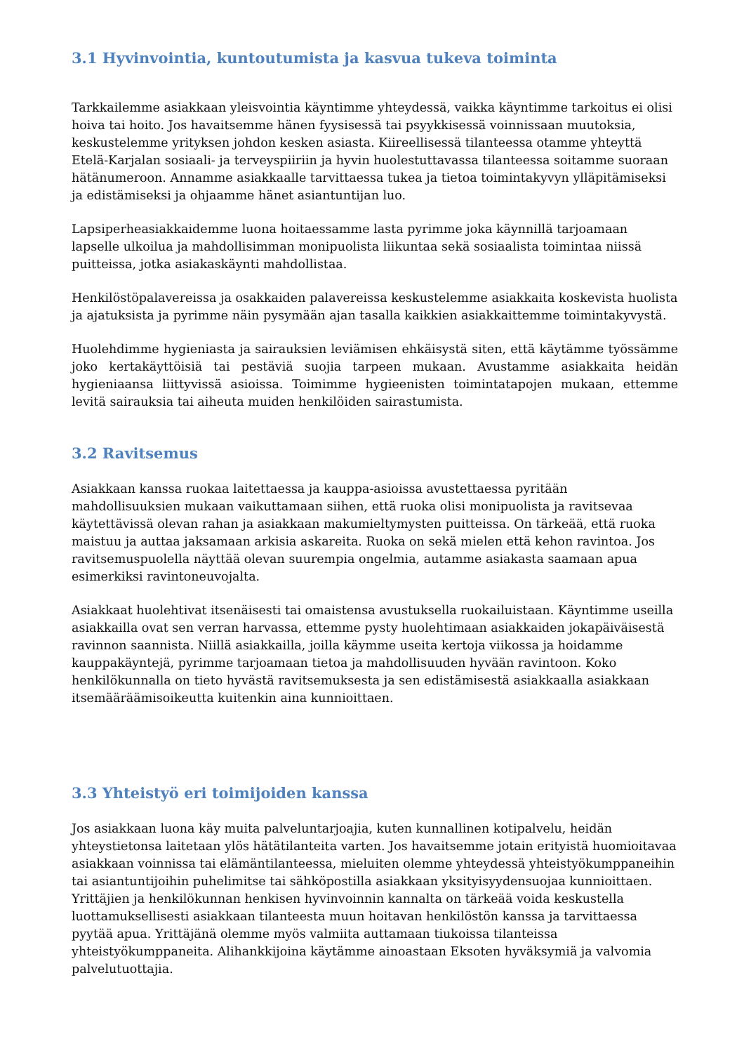3.1 Hyvinvointia, kuntoutumista ja kasvua tukeva toiminta
Tarkkailemme asiakkaan yleisvointia käyntimme yhteydessä, vaikka käyntimme tarkoitus ei olisi hoiva tai hoito. Jos havaitsemme hänen fyysisessä tai psyykkisessä voinnissaan muutoksia, keskustelemme yrityksen johdon kesken asiasta. Kiireellisessä tilanteessa otamme yhteyttä Etelä-Karjalan sosiaali- ja terveyspiiriin ja hyvin huolestuttavassa tilanteessa soitamme suoraan hätänumeroon. Annamme asiakkaalle tarvittaessa tukea ja tietoa toimintakyvyn ylläpitämiseksi ja edistämiseksi ja ohjaamme hänet asiantuntijan luo.
Lapsiperheasiakkaidemme luona hoitaessamme lasta pyrimme joka käynnillä tarjoamaan lapselle ulkoilua ja mahdollisimman monipuolista liikuntaa sekä sosiaalista toimintaa niissä puitteissa, jotka asiakaskäynti mahdollistaa.
Henkilöstöpalavereissa ja osakkaiden palavereissa keskustelemme asiakkaita koskevista huolista ja ajatuksista ja pyrimme näin pysymään ajan tasalla kaikkien asiakkaittemme toimintakyvystä.
Huolehdimme hygieniasta ja sairauksien leviämisen ehkäisystä siten, että käytämme työssämme joko kertakäyttöisiä tai pestäviä suojia tarpeen mukaan. Avustamme asiakkaita heidän hygieniaansa liittyvissä asioissa. Toimimme hygieenisten toimintatapojen mukaan, ettemme levitä sairauksia tai aiheuta muiden henkilöiden sairastumista.
3.2 Ravitsemus
Asiakkaan kanssa ruokaa laitettaessa ja kauppa-asioissa avustettaessa pyritään mahdollisuuksien mukaan vaikuttamaan siihen, että ruoka olisi monipuolista ja ravitsevaa käytettävissä olevan rahan ja asiakkaan makumieltymysten puitteissa. On tärkeää, että ruoka maistuu ja auttaa jaksamaan arkisia askareita. Ruoka on sekä mielen että kehon ravintoa. Jos ravitsemuspuolella näyttää olevan suurempia ongelmia, autamme asiakasta saamaan apua esimerkiksi ravintoneuvojalta.
Asiakkaat huolehtivat itsenäisesti tai omaistensa avustuksella ruokailuistaan. Käyntimme useilla asiakkailla ovat sen verran harvassa, ettemme pysty huolehtimaan asiakkaiden jokapäiväisestä ravinnon saannista. Niillä asiakkailla, joilla käymme useita kertoja viikossa ja hoidamme kauppakäyntejä, pyrimme tarjoamaan tietoa ja mahdollisuuden hyvään ravintoon. Koko henkilökunnalla on tieto hyvästä ravitsemuksesta ja sen edistämisestä asiakkaalla asiakkaan itsemääräämisoikeutta kuitenkin aina kunnioittaen.
3.3 Yhteistyö eri toimijoiden kanssa
Jos asiakkaan luona käy muita palveluntarjoajia, kuten kunnallinen kotipalvelu, heidän yhteystietonsa laitetaan ylös hätätilanteita varten. Jos havaitsemme jotain erityistä huomioitavaa asiakkaan voinnissa tai elämäntilanteessa, mieluiten olemme yhteydessä yhteistyökumppaneihin tai asiantuntijoihin puhelimitse tai sähköpostilla asiakkaan yksityisyydensuojaa kunnioittaen. Yrittäjien ja henkilökunnan henkisen hyvinvoinnin kannalta on tärkeää voida keskustella luottamuksellisesti asiakkaan tilanteesta muun hoitavan henkilöstön kanssa ja tarvittaessa pyytää apua. Yrittäjänä olemme myös valmiita auttamaan tiukoissa tilanteissa yhteistyökumppaneita. Alihankkijoina käytämme ainoastaan Eksoten hyväksymiä ja valvomia palvelutuottajia.